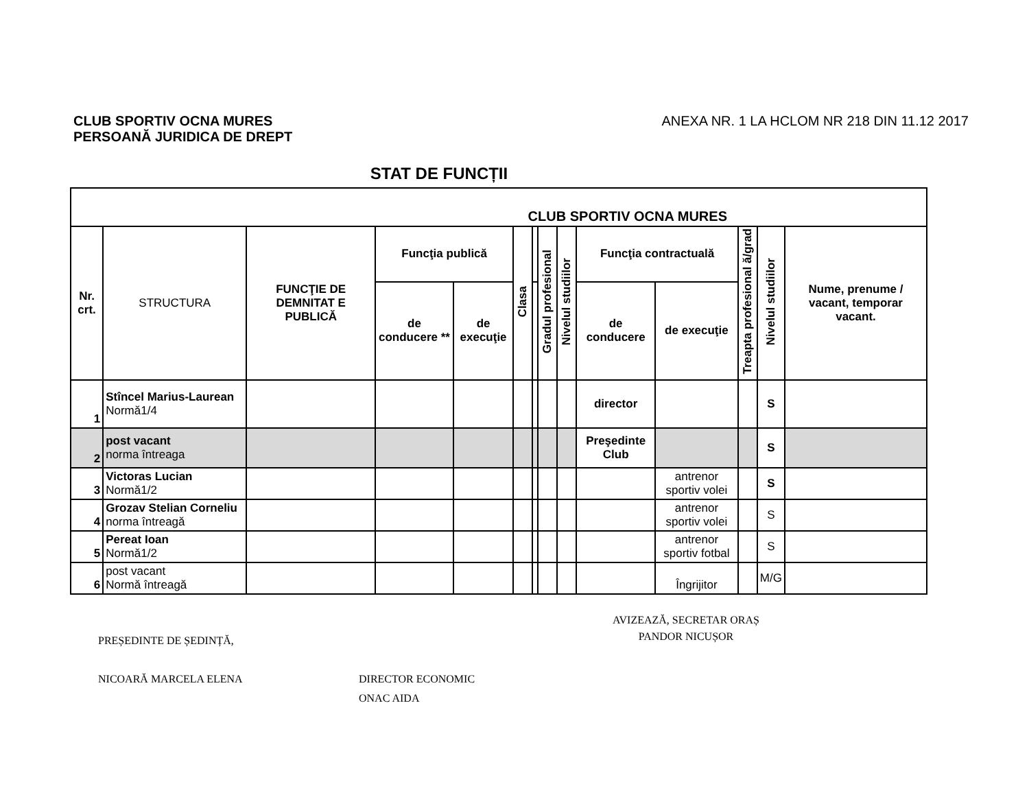CLUB SPORTIV OCNA MURES
PERSOANĂ JURIDICA DE DREPT
ANEXA NR. 1 LA HCLOM NR 218 DIN 11.12 2017
STAT DE FUNCȚII
| CLUB SPORTIV OCNA MURES | | | | | | | | | | | | | |
| --- | --- | --- | --- | --- | --- | --- | --- | --- | --- | --- | --- | --- | --- |
| Nr. crt. | STRUCTURA | FUNCŢIE DE DEMNITAT E PUBLICĂ | Funcţia publică | | Clasa | | Gradul profesional | Nivelul studiilor | Funcţia contractuală | | Treapta profesional ă/grad | Nivelul studiilor | Nume, prenume / vacant, temporar vacant. |
| | | | de conducere ** | de execuţie | | | | | de conducere | de execuţie | | | |
| 1 | Stîncel Marius-Laurean Normă1/4 | | | | | | | | director | | | S | |
| 2 | post vacant norma întreaga | | | | | | | | Preşedinte Club | | | S | |
| 3 | Victoras Lucian Normă1/2 | | | | | | | | | antrenor sportiv volei | | S | |
| 4 | Grozav Stelian Corneliu norma întreagă | | | | | | | | | antrenor sportiv volei | | S | |
| 5 | Pereat Ioan Normă1/2 | | | | | | | | | antrenor sportiv fotbal | | S | |
| 6 | post vacant Normă întreagă | | | | | | | | | Îngrijitor | | M/G | |
PREȘEDINTE DE ȘEDINȚĂ,
NICOARĂ MARCELA ELENA
DIRECTOR ECONOMIC
ONAC AIDA
AVIZEAZĂ, SECRETAR ORAȘ
PANDOR NICUȘOR